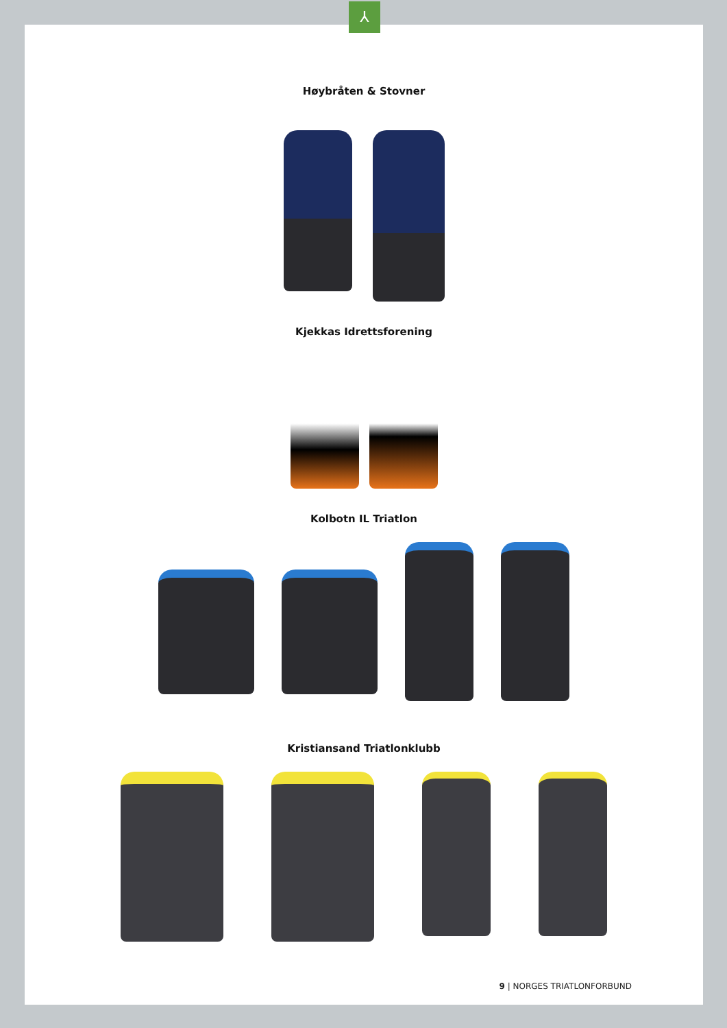⅄
Høybråten & Stovner
Kjekkas Idrettsforening
Kolbotn IL Triatlon
Kristiansand Triatlonklubb
9 | NORGES TRIATLONFORBUND